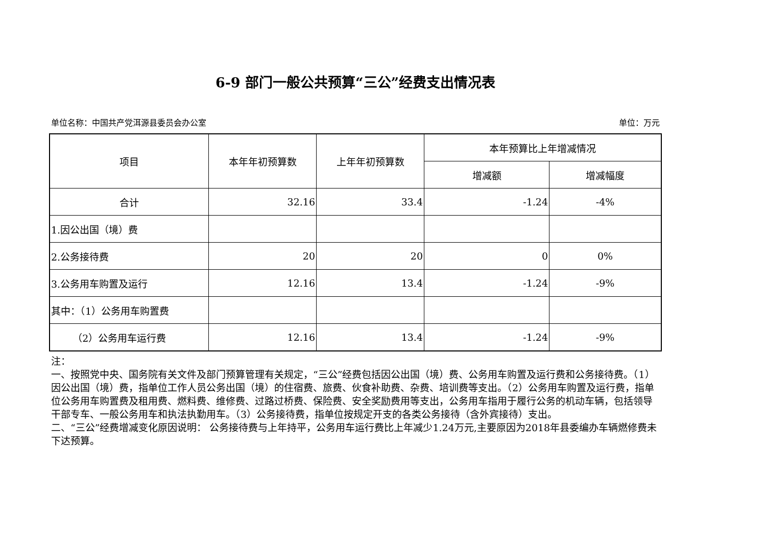6-9 部门一般公共预算“三公”经费支出情况表
单位名称：中国共产党洱源县委员会办公室 单位：万元
| 项目 | 本年年初预算数 | 上年年初预算数 | 本年预算比上年增减情况 | |
| --- | --- | --- | --- | --- |
| | | | 增减额 | 增减幅度 |
| 合计 | 32.16 | 33.4 | -1.24 | -4% |
| 1.因公出国（境）费 | | | | |
| 2.公务接待费 | 20 | 20 | 0 | 0% |
| 3.公务用车购置及运行 | 12.16 | 13.4 | -1.24 | -9% |
| 其中：（1）公务用车购置费 | | | | |
| （2）公务用车运行费 | 12.16 | 13.4 | -1.24 | -9% |
注：
一、按照党中央、国务院有关文件及部门预算管理有关规定，“三公”经费包括因公出国（境）费、公务用车购置及运行费和公务接待费。（1）因公出国（境）费，指单位工作人员公务出国（境）的住宿费、旅费、伙食补助费、杂费、培训费等支出。（2）公务用车购置及运行费，指单位公务用车购置费及租用费、燃料费、维修费、过路过桥费、保险费、安全奖励费用等支出，公务用车指用于履行公务的机动车辆，包括领导干部专车、一般公务用车和执法执勤用车。（3）公务接待费，指单位按规定开支的各类公务接待（含外宾接待）支出。
二、“三公”经费增减变化原因说明： 公务接待费与上年持平，公务用车运行费比上年减少1.24万元,主要原因为2018年县委编办车辆燃修费未下达预算。